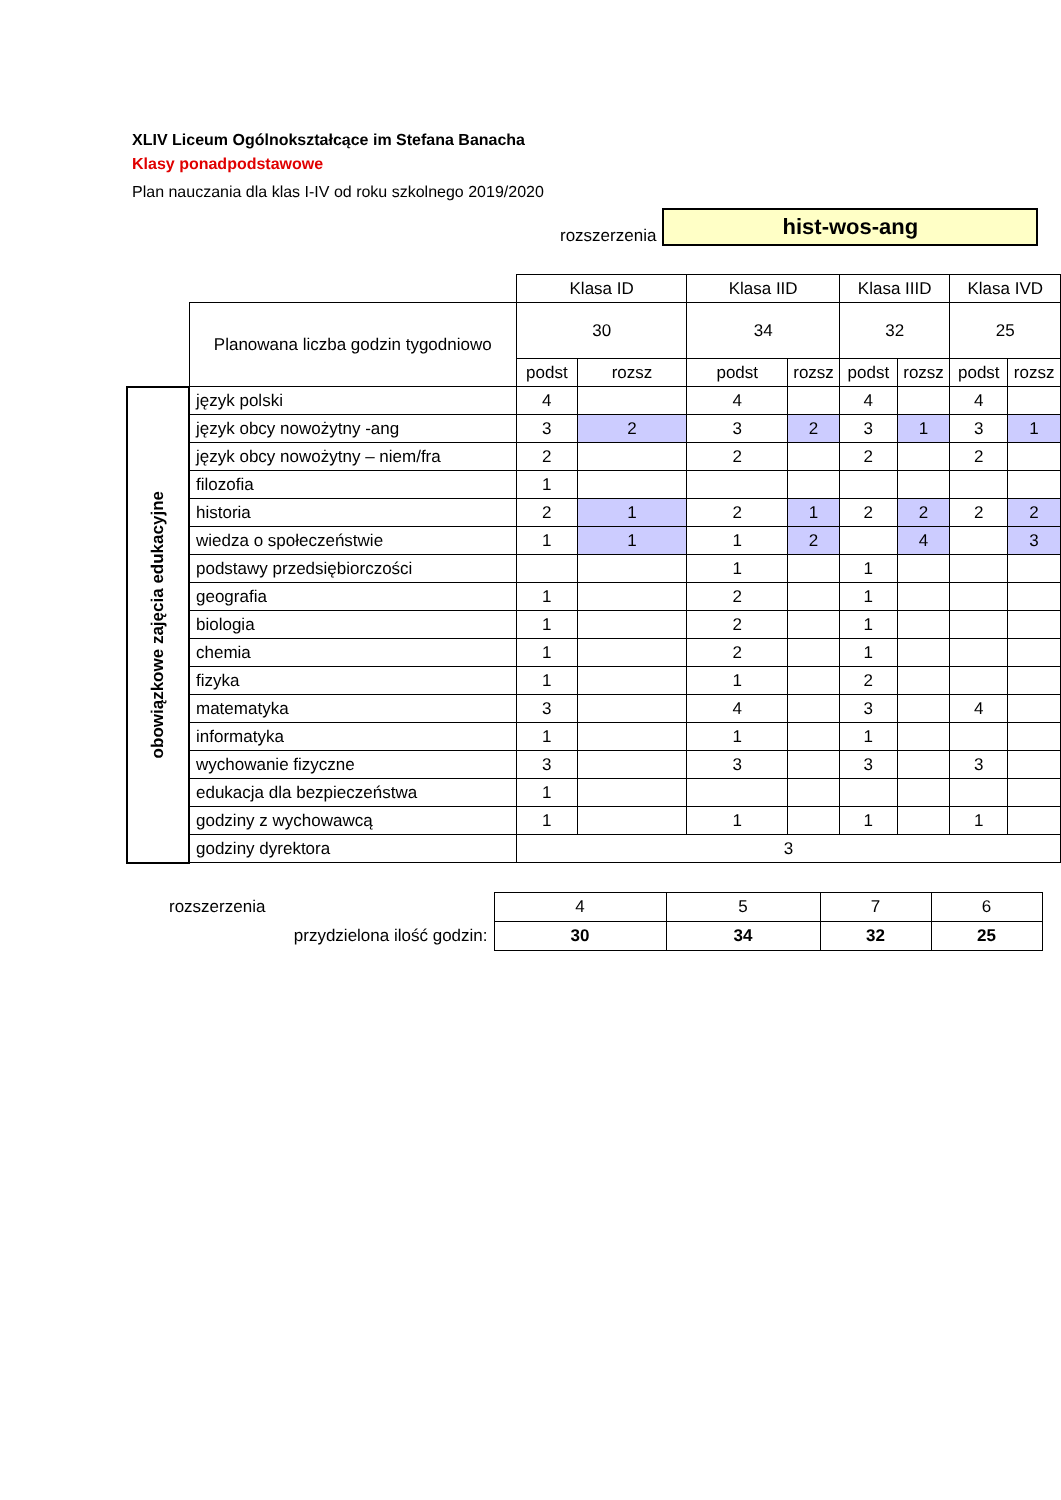XLIV Liceum Ogólnokształcące im Stefana Banacha
Klasy ponadpodstawowe
Plan nauczania dla klas I-IV od roku szkolnego 2019/2020
rozszerzenia
hist-wos-ang
| | | Klasa ID | | Klasa IID | | Klasa IIID | | Klasa IVD | |
| | Planowana liczba godzin tygodniowo | 30 | | 34 | | 32 | | 25 | |
| | | podst | rozsz | podst | rozsz | podst | rozsz | podst | rozsz |
| obowiązkowe zajęcia edukacyjne | język polski | 4 | | 4 | | 4 | | 4 | |
| | język obcy nowożytny -ang | 3 | 2 | 3 | 2 | 3 | 1 | 3 | 1 |
| | język obcy nowożytny – niem/fra | 2 | | 2 | | 2 | | 2 | |
| | filozofia | 1 | | | | | | | |
| | historia | 2 | 1 | 2 | 1 | 2 | 2 | 2 | 2 |
| | wiedza o społeczeństwie | 1 | 1 | 1 | 2 | | 4 | | 3 |
| | podstawy przedsiębiorczości | | | 1 | | 1 | | | |
| | geografia | 1 | | 2 | | 1 | | | |
| | biologia | 1 | | 2 | | 1 | | | |
| | chemia | 1 | | 2 | | 1 | | | |
| | fizyka | 1 | | 1 | | 2 | | | |
| | matematyka | 3 | | 4 | | 3 | | 4 | |
| | informatyka | 1 | | 1 | | 1 | | | |
| | wychowanie fizyczne | 3 | | 3 | | 3 | | 3 | |
| | edukacja dla bezpieczeństwa | 1 | | | | | | | |
| | godziny z wychowawcą | 1 | | 1 | | 1 | | 1 | |
| | godziny dyrektora | 3 | | | | | | | |
| rozszerzenia | 4 | 5 | 7 | 6 |
| przydzielona ilość godzin: | 30 | 34 | 32 | 25 |